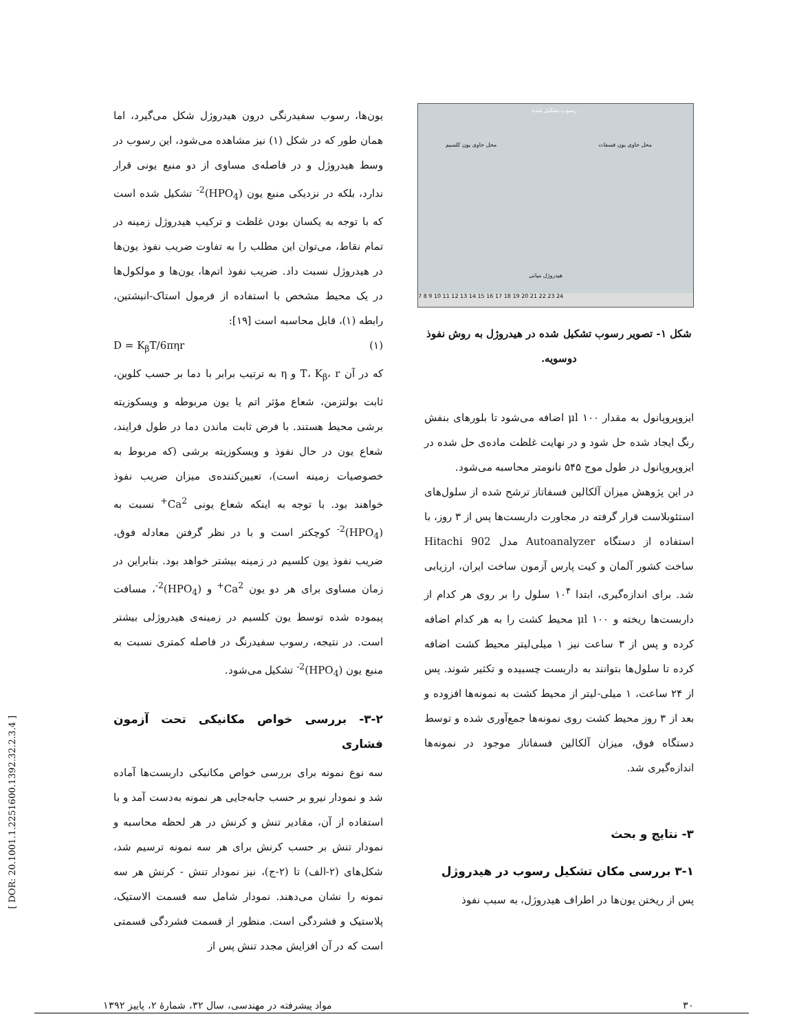رسوب تشکیل شده
محل حاوی یون کلسیم محل حاوی یون فسفات
هیدروژل میانی
7 8 9 10 11 12 13 14 15 16 17 18 19 20 21 22 23 24
شکل ۱- تصویر رسوب تشکیل شده در هیدروژل به روش نفوذ دوسویه.
ایزوپروپانول به مقدار μl ۱۰۰ اضافه می‌شود تا بلورهای بنفش رنگ ایجاد شده حل شود و در نهایت غلظت ماده‌ی حل شده در ایزوپروپانول در طول موج ۵۴۵ نانومتر محاسبه می‌شود.
در این پژوهش میزان آلکالین فسفاتاز ترشح شده از سلول‌های استئوبلاست قرار گرفته در مجاورت داربست‌ها پس از ۳ روز، با استفاده از دستگاه Autoanalyzer مدل Hitachi 902 ساخت کشور آلمان و کیت پارس آزمون ساخت ایران، ارزیابی شد. برای اندازه‌گیری، ابتدا ۱۰<sup>۴</sup> سلول را بر روی هر کدام از داربست‌ها ریخته و μl ۱۰۰ محیط کشت را به هر کدام اضافه کرده و پس از ۳ ساعت نیز ۱ میلی‌لیتر محیط کشت اضافه کرده تا سلول‌ها بتوانند به داربست چسبیده و تکثیر شوند. پس از ۲۴ ساعت، ۱ میلی-لیتر از محیط کشت به نمونه‌ها افزوده و بعد از ۳ روز محیط کشت روی نمونه‌ها جمع‌آوری شده و توسط دستگاه فوق، میزان آلکالین فسفاتاز موجود در نمونه‌ها اندازه‌گیری شد.
۳- نتایج و بحث
۳-۱ بررسی مکان تشکیل رسوب در هیدروژل
پس از ریختن یون‌ها در اطراف هیدروژل، به سبب نفوذ
یون‌ها، رسوب سفیدرنگی درون هیدروژل شکل می‌گیرد، اما همان طور که در شکل (۱) نیز مشاهده می‌شود، این رسوب در وسط هیدروژل و در فاصله‌ی مساوی از دو منبع یونی قرار ندارد، بلکه در نزدیکی منبع یون (HPO<sub>4</sub>)<sup>2-</sup> تشکیل شده است که با توجه به یکسان بودن غلظت و ترکیب هیدروژل زمینه در تمام نقاط، می‌توان این مطلب را به تفاوت ضریب نفوذ یون‌ها در هیدروژل نسبت داد. ضریب نفوذ اتم‌ها، یون‌ها و مولکول‌ها در یک محیط مشخص با استفاده از فرمول استاک-انیشتین، رابطه (۱)، قابل محاسبه است [۱۹]:
D = K<sub>β</sub>T/6πηr (۱)
که در آن T، K<sub>β</sub>، r و η به ترتیب برابر با دما بر حسب کلوین، ثابت بولتزمن، شعاع مؤثر اتم یا یون مربوطه و ویسکوزیته برشی محیط هستند. با فرض ثابت ماندن دما در طول فرایند، شعاع یون در حال نفوذ و ویسکوزیته برشی (که مربوط به خصوصیات زمینه است)، تعیین‌کننده‌ی میزان ضریب نفوذ خواهند بود. با توجه به اینکه شعاع یونی Ca<sup>2+</sup> نسبت به (HPO<sub>4</sub>)<sup>2-</sup> کوچکتر است و با در نظر گرفتن معادله فوق، ضریب نفوذ یون کلسیم در زمینه بیشتر خواهد بود. بنابراین در زمان مساوی برای هر دو یون Ca<sup>2+</sup> و (HPO<sub>4</sub>)<sup>2-</sup>، مسافت پیموده شده توسط یون کلسیم در زمینه‌ی هیدروژلی بیشتر است. در نتیجه، رسوب سفیدرنگ در فاصله کمتری نسبت به منبع یون (HPO<sub>4</sub>)<sup>2-</sup> تشکیل می‌شود.
۳-۲- بررسی خواص مکانیکی تحت آزمون فشاری
سه نوع نمونه برای بررسی خواص مکانیکی داربست‌ها آماده شد و نمودار نیرو بر حسب جابه‌جایی هر نمونه به‌دست آمد و با استفاده از آن، مقادیر تنش و کرنش در هر لحظه محاسبه و نمودار تنش بر حسب کرنش برای هر سه نمونه ترسیم شد، شکل‌های (۲-الف) تا (۲-ج)، نیز نمودار تنش - کرنش هر سه نمونه را نشان می‌دهند. نمودار شامل سه قسمت الاستیک، پلاستیک و فشردگی است. منظور از قسمت فشردگی قسمتی است که در آن افزایش مجدد تنش پس از
۳۰ مواد پیشرفته در مهندسی، سال ۳۲، شمارهٔ ۲، پاییز ۱۳۹۲
[ DOR: 20.1001.1.2251600.1392.32.2.3.4 ]